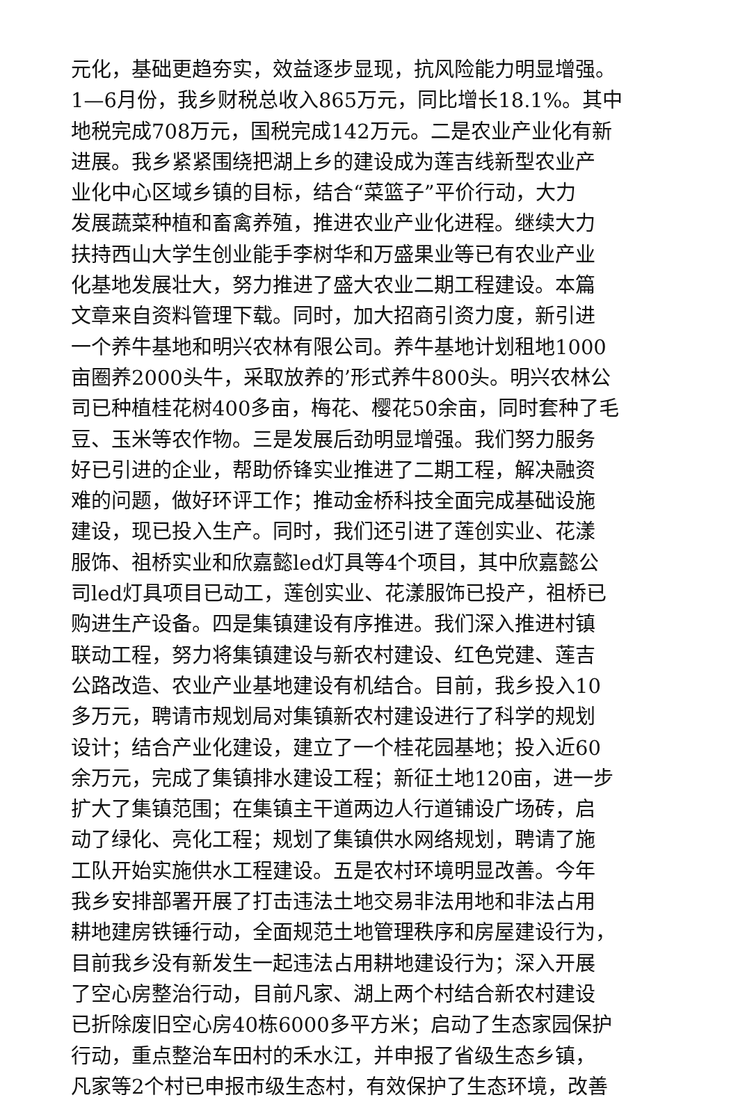元化，基础更趋夯实，效益逐步显现，抗风险能力明显增强。
1—6月份，我乡财税总收入865万元，同比增长18.1%。其中
地税完成708万元，国税完成142万元。二是农业产业化有新
进展。我乡紧紧围绕把湖上乡的建设成为莲吉线新型农业产
业化中心区域乡镇的目标，结合“菜篮子”平价行动，大力
发展蔬菜种植和畜禽养殖，推进农业产业化进程。继续大力
扶持西山大学生创业能手李树华和万盛果业等已有农业产业
化基地发展壮大，努力推进了盛大农业二期工程建设。本篇
文章来自资料管理下载。同时，加大招商引资力度，新引进
一个养牛基地和明兴农林有限公司。养牛基地计划租地1000
亩圈养2000头牛，采取放养的’形式养牛800头。明兴农林公
司已种植桂花树400多亩，梅花、樱花50余亩，同时套种了毛
豆、玉米等农作物。三是发展后劲明显增强。我们努力服务
好已引进的企业，帮助侨锋实业推进了二期工程，解决融资
难的问题，做好环评工作；推动金桥科技全面完成基础设施
建设，现已投入生产。同时，我们还引进了莲创实业、花漾
服饰、祖桥实业和欣嘉懿led灯具等4个项目，其中欣嘉懿公
司led灯具项目已动工，莲创实业、花漾服饰已投产，祖桥已
购进生产设备。四是集镇建设有序推进。我们深入推进村镇
联动工程，努力将集镇建设与新农村建设、红色党建、莲吉
公路改造、农业产业基地建设有机结合。目前，我乡投入10
多万元，聘请市规划局对集镇新农村建设进行了科学的规划
设计；结合产业化建设，建立了一个桂花园基地；投入近60
余万元，完成了集镇排水建设工程；新征土地120亩，进一步
扩大了集镇范围；在集镇主干道两边人行道铺设广场砖，启
动了绿化、亮化工程；规划了集镇供水网络规划，聘请了施
工队开始实施供水工程建设。五是农村环境明显改善。今年
我乡安排部署开展了打击违法土地交易非法用地和非法占用
耕地建房铁锤行动，全面规范土地管理秩序和房屋建设行为，
目前我乡没有新发生一起违法占用耕地建设行为；深入开展
了空心房整治行动，目前凡家、湖上两个村结合新农村建设
已折除废旧空心房40栋6000多平方米；启动了生态家园保护
行动，重点整治车田村的禾水江，并申报了省级生态乡镇，
凡家等2个村已申报市级生态村，有效保护了生态环境，改善